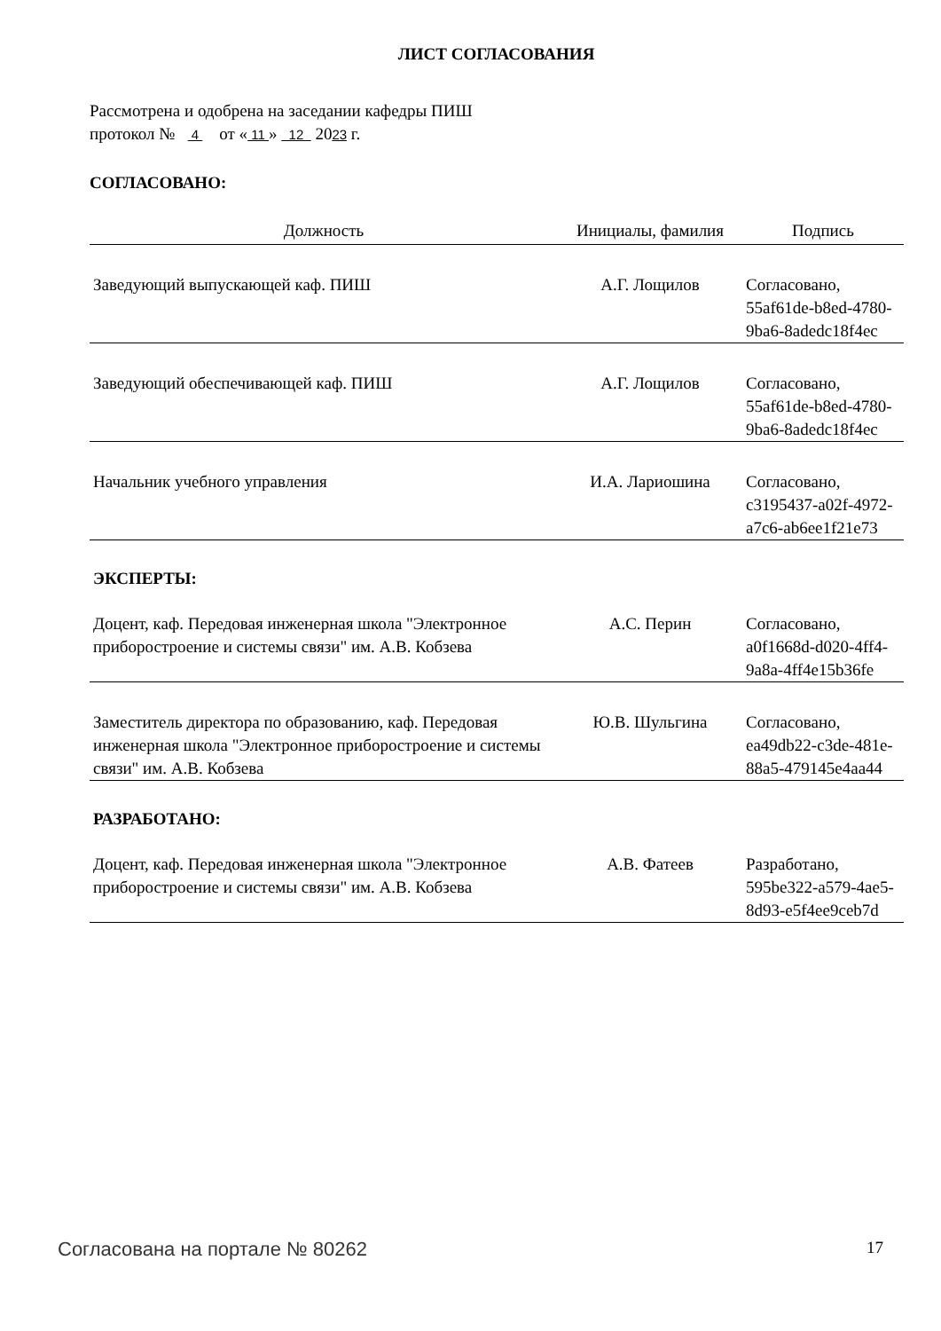ЛИСТ СОГЛАСОВАНИЯ
Рассмотрена и одобрена на заседании кафедры ПИШ
протокол № 4 от « 11 » 12 2023 г.
СОГЛАСОВАНО:
| Должность | Инициалы, фамилия | Подпись |
| --- | --- | --- |
| Заведующий выпускающей каф. ПИШ | А.Г. Лощилов | Согласовано, 55af61de-b8ed-4780-9ba6-8adedc18f4ec |
| Заведующий обеспечивающей каф. ПИШ | А.Г. Лощилов | Согласовано, 55af61de-b8ed-4780-9ba6-8adedc18f4ec |
| Начальник учебного управления | И.А. Лариошина | Согласовано, c3195437-a02f-4972-a7c6-ab6ee1f21e73 |
| ЭКСПЕРТЫ: | | |
| Доцент, каф. Передовая инженерная школа "Электронное приборостроение и системы связи" им. А.В. Кобзева | А.С. Перин | Согласовано, a0f1668d-d020-4ff4-9a8a-4ff4e15b36fe |
| Заместитель директора по образованию, каф. Передовая инженерная школа "Электронное приборостроение и системы связи" им. А.В. Кобзева | Ю.В. Шульгина | Согласовано, ea49db22-c3de-481e-88a5-479145e4aa44 |
| РАЗРАБОТАНО: | | |
| Доцент, каф. Передовая инженерная школа "Электронное приборостроение и системы связи" им. А.В. Кобзева | А.В. Фатеев | Разработано, 595be322-a579-4ae5-8d93-e5f4ee9ceb7d |
Согласована на портале № 80262 17